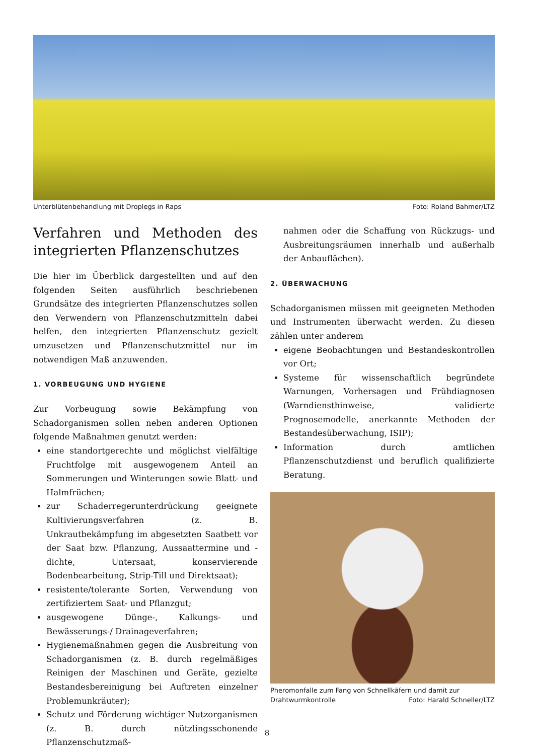Unterblütenbehandlung mit Droplegs in Raps Foto: Roland Bahmer/LTZ
Verfahren und Methoden des integrierten Pflanzenschutzes
Die hier im Überblick dargestellten und auf den folgenden Seiten ausführlich beschriebenen Grundsätze des integrierten Pflanzenschutzes sollen den Verwendern von Pflanzenschutzmitteln dabei helfen, den integrierten Pflanzenschutz gezielt umzusetzen und Pflanzenschutzmittel nur im notwendigen Maß anzuwenden.
1. VORBEUGUNG UND HYGIENE
Zur Vorbeugung sowie Bekämpfung von Schadorganismen sollen neben anderen Optionen folgende Maßnahmen genutzt werden:
eine standortgerechte und möglichst vielfältige Fruchtfolge mit ausgewogenem Anteil an Sommerungen und Winterungen sowie Blatt- und Halmfrüchen;
zur Schaderregerunterdrückung geeignete Kultivierungsverfahren (z. B. Unkrautbekämpfung im abgesetzten Saatbett vor der Saat bzw. Pflanzung, Aussaattermine und -dichte, Untersaat, konservierende Bodenbearbeitung, Strip-Till und Direktsaat);
resistente/tolerante Sorten, Verwendung von zertifiziertem Saat- und Pflanzgut;
ausgewogene Dünge-, Kalkungs- und Bewässerungs-/ Drainageverfahren;
Hygienemaßnahmen gegen die Ausbreitung von Schadorganismen (z. B. durch regelmäßiges Reinigen der Maschinen und Geräte, gezielte Bestandesbereinigung bei Auftreten einzelner Problemunkräuter);
Schutz und Förderung wichtiger Nutzorganismen (z. B. durch nützlingsschonende Pflanzenschutzmaß-
nahmen oder die Schaffung von Rückzugs- und Ausbreitungsräumen innerhalb und außerhalb der Anbauflächen).
2. ÜBERWACHUNG
Schadorganismen müssen mit geeigneten Methoden und Instrumenten überwacht werden. Zu diesen zählen unter anderem
eigene Beobachtungen und Bestandeskontrollen vor Ort;
Systeme für wissenschaftlich begründete Warnungen, Vorhersagen und Frühdiagnosen (Warndiensthinweise, validierte Prognosemodelle, anerkannte Methoden der Bestandesüberwachung, ISIP);
Information durch amtlichen Pflanzenschutzdienst und beruflich qualifizierte Beratung.
Pheromonfalle zum Fang von Schnellkäfern und damit zur Drahtwurmkontrolle Foto: Harald Schneller/LTZ
8